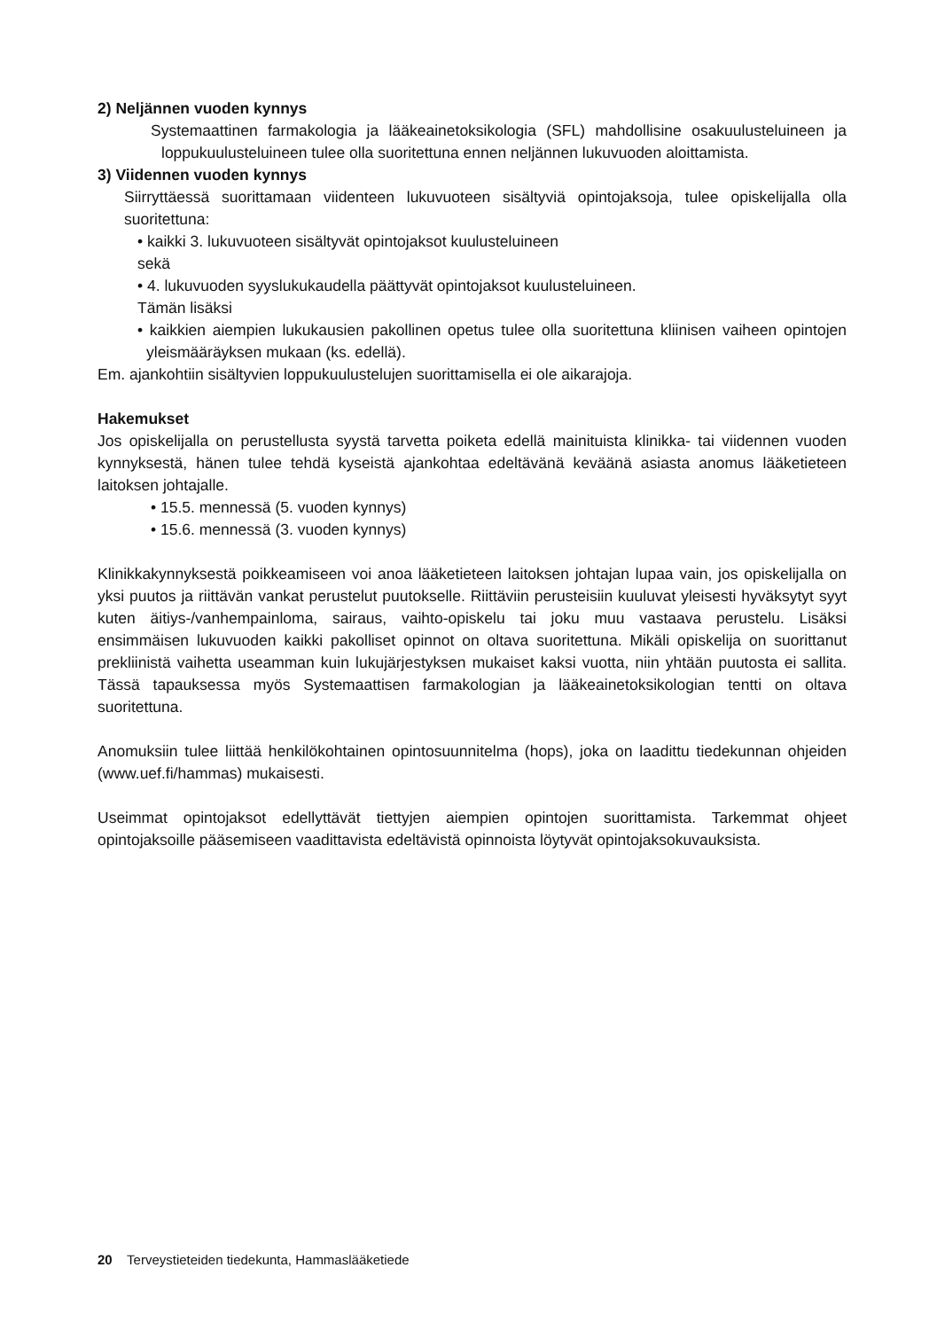2) Neljännen vuoden kynnys
Systemaattinen farmakologia ja lääkeainetoksikologia (SFL) mahdollisine osakuulusteluineen ja loppukuulusteluineen tulee olla suoritettuna ennen neljännen lukuvuoden aloittamista.
3) Viidennen vuoden kynnys
Siirryttäessä suorittamaan viidenteen lukuvuoteen sisältyviä opintojaksoja, tulee opiskelijalla olla suoritettuna:
• kaikki 3. lukuvuoteen sisältyvät opintojaksot kuulusteluineen
sekä
• 4. lukuvuoden syyslukukaudella päättyvät opintojaksot kuulusteluineen.
Tämän lisäksi
• kaikkien aiempien lukukausien pakollinen opetus tulee olla suoritettuna kliinisen vaiheen opintojen yleismääräyksen mukaan (ks. edellä).
Em. ajankohtiin sisältyvien loppukuulustelujen suorittamisella ei ole aikarajoja.
Hakemukset
Jos opiskelijalla on perustellusta syystä tarvetta poiketa edellä mainituista klinikka- tai viidennen vuoden kynnyksestä, hänen tulee tehdä kyseistä ajankohtaa edeltävänä keväänä asiasta anomus lääketieteen laitoksen johtajalle.
• 15.5. mennessä (5. vuoden kynnys)
• 15.6. mennessä (3. vuoden kynnys)
Klinikkakynnyksestä poikkeamiseen voi anoa lääketieteen laitoksen johtajan lupaa vain, jos opiskelijalla on yksi puutos ja riittävän vankat perustelut puutokselle. Riittäviin perusteisiin kuuluvat yleisesti hyväksytyt syyt kuten äitiys-/vanhempainloma, sairaus, vaihto-opiskelu tai joku muu vastaava perustelu. Lisäksi ensimmäisen lukuvuoden kaikki pakolliset opinnot on oltava suoritettuna. Mikäli opiskelija on suorittanut prekliinistä vaihetta useamman kuin lukujärjestyksen mukaiset kaksi vuotta, niin yhtään puutosta ei sallita. Tässä tapauksessa myös Systemaattisen farmakologian ja lääkeainetoksikologian tentti on oltava suoritettuna.
Anomuksiin tulee liittää henkilökohtainen opintosuunnitelma (hops), joka on laadittu tiedekunnan ohjeiden (www.uef.fi/hammas) mukaisesti.
Useimmat opintojaksot edellyttävät tiettyjen aiempien opintojen suorittamista. Tarkemmat ohjeet opintojaksoille pääsemiseen vaadittavista edeltävistä opinnoista löytyvät opintojaksokuvauksista.
20 Terveystieteiden tiedekunta, Hammaslääketiede